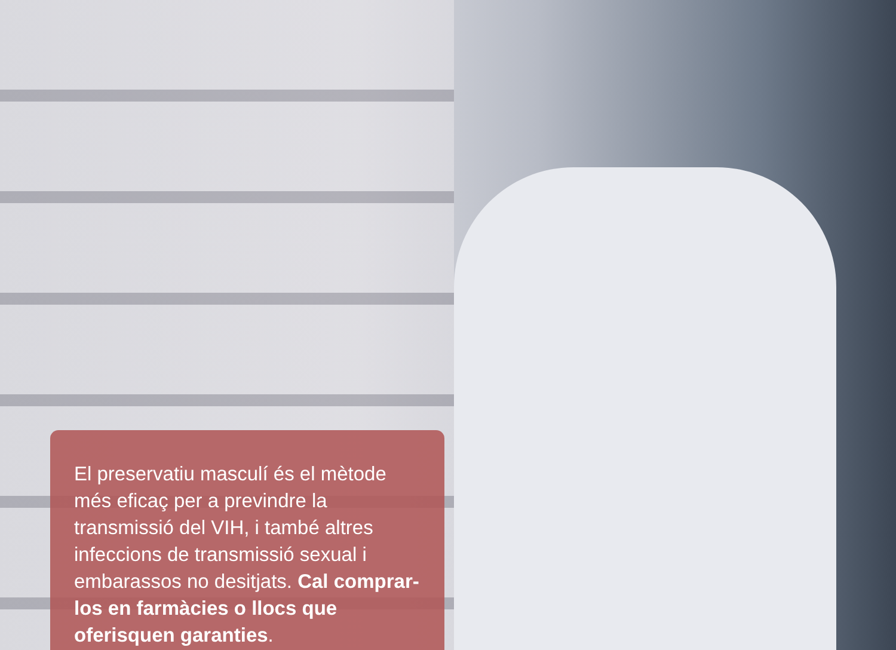El preservatiu masculí és el mètode més eficaç per a previndre la transmissió del VIH, i també altres infeccions de transmissió sexual i embarassos no desitjats. Cal comprar-los en farmàcies o llocs que oferisquen garanties.